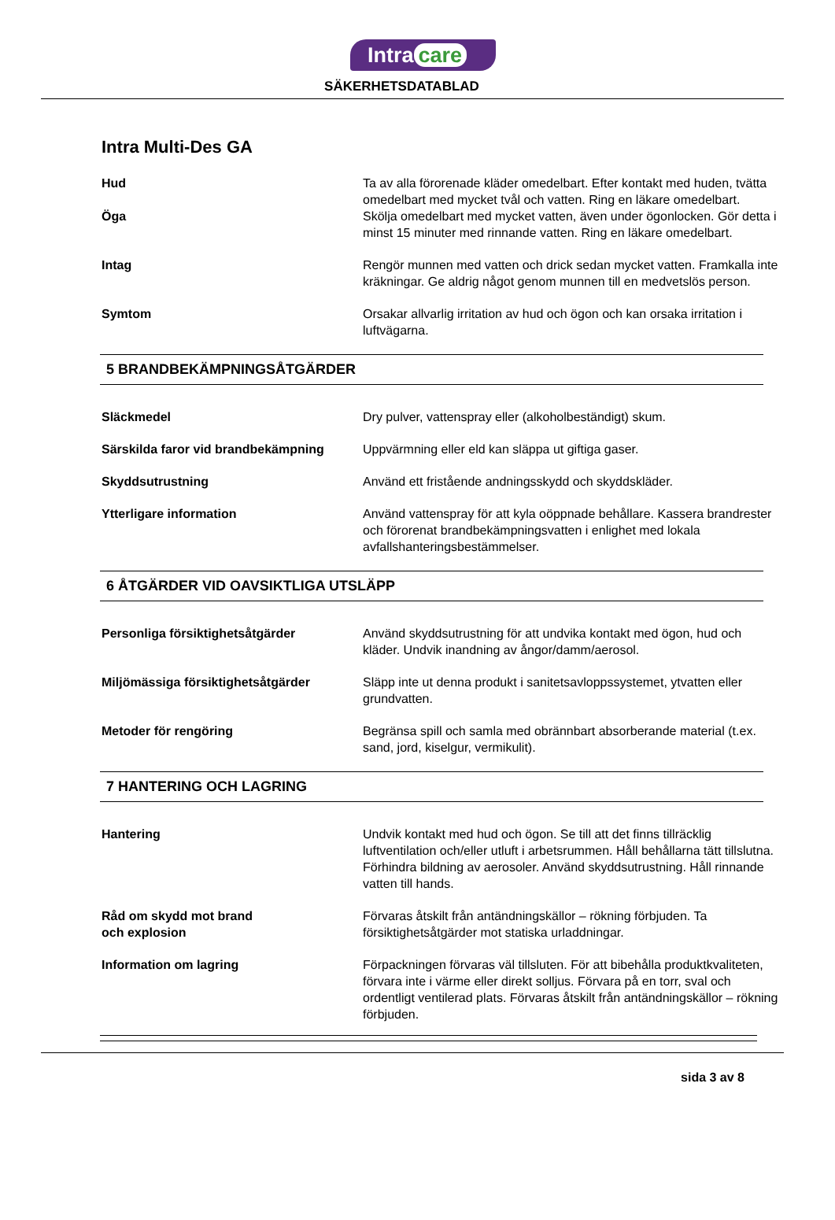Intra care
SÄKERHETSDATABLAD
Intra Multi-Des GA
Hud Ta av alla förorenade kläder omedelbart. Efter kontakt med huden, tvätta omedelbart med mycket tvål och vatten. Ring en läkare omedelbart.
Öga Skölja omedelbart med mycket vatten, även under ögonlocken. Gör detta i minst 15 minuter med rinnande vatten. Ring en läkare omedelbart.
Intag Rengör munnen med vatten och drick sedan mycket vatten. Framkalla inte kräkningar. Ge aldrig något genom munnen till en medvetslös person.
Symtom Orsakar allvarlig irritation av hud och ögon och kan orsaka irritation i luftvägarna.
5 BRANDBEKÄMPNINGSÅTGÄRDER
Släckmedel Dry pulver, vattenspray eller (alkoholbeständigt) skum.
Särskilda faror vid brandbekämpning
Uppvärmning eller eld kan släppa ut giftiga gaser.
Skyddsutrustning Använd ett fristående andningsskydd och skyddskläder.
Ytterligare information Använd vattenspray för att kyla oöppnade behållare. Kassera brandrester och förorenat brandbekämpningsvatten i enlighet med lokala avfallshanteringsbestämmelser.
6 ÅTGÄRDER VID OAVSIKTLIGA UTSLÄPP
Personliga försiktighetsåtgärder Använd skyddsutrustning för att undvika kontakt med ögon, hud och kläder. Undvik inandning av ångor/damm/aerosol.
Miljömässiga försiktighetsåtgärder Släpp inte ut denna produkt i sanitetsavloppssystemet, ytvatten eller grundvatten.
Metoder för rengöring Begränsa spill och samla med obrännbart absorberande material (t.ex. sand, jord, kiselgur, vermikulit).
7 HANTERING OCH LAGRING
Hantering Undvik kontakt med hud och ögon. Se till att det finns tillräcklig luftventilation och/eller utluft i arbetsrummen. Håll behållarna tätt tillslutna. Förhindra bildning av aerosoler. Använd skyddsutrustning. Håll rinnande vatten till hands.
Råd om skydd mot brand
och explosion
Förvaras åtskilt från antändningskällor – rökning förbjuden. Ta försiktighetsåtgärder mot statiska urladdningar.
Information om lagring Förpackningen förvaras väl tillsluten. För att bibehålla produktkvaliteten, förvara inte i värme eller direkt solljus. Förvara på en torr, sval och ordentligt ventilerad plats. Förvaras åtskilt från antändningskällor – rökning förbjuden.
sida 3 av 8